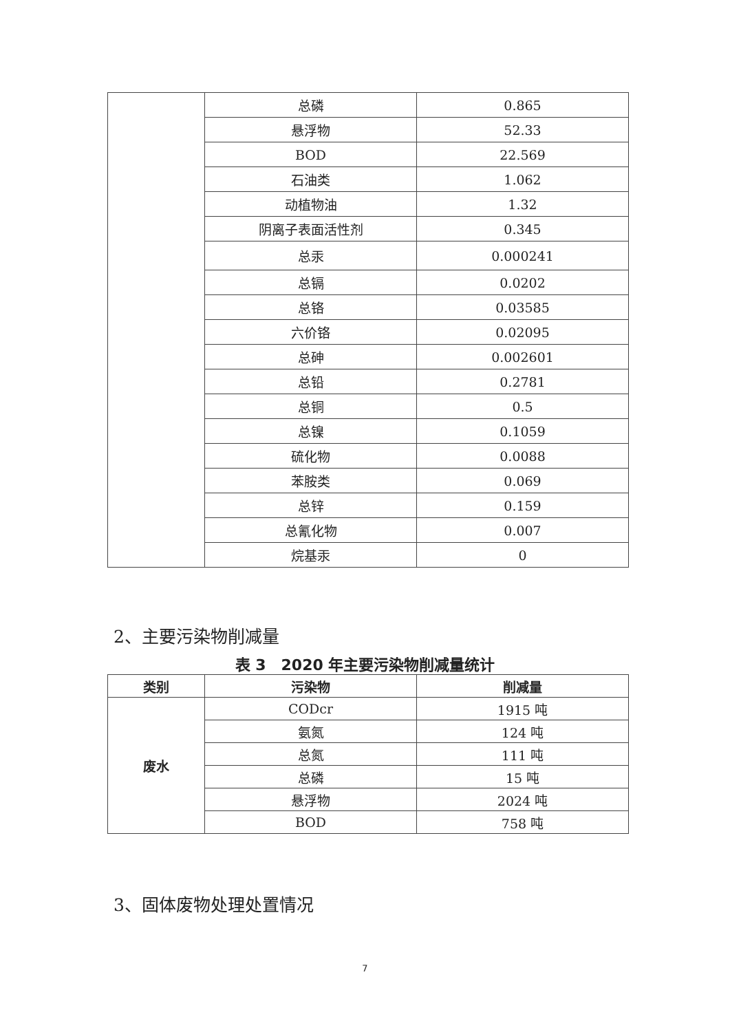| | 总磷 | 0.865 |
| | 悬浮物 | 52.33 |
| | BOD | 22.569 |
| | 石油类 | 1.062 |
| | 动植物油 | 1.32 |
| | 阴离子表面活性剂 | 0.345 |
| | 总汞 | 0.000241 |
| | 总镉 | 0.0202 |
| | 总铬 | 0.03585 |
| | 六价铬 | 0.02095 |
| | 总砷 | 0.002601 |
| | 总铅 | 0.2781 |
| | 总铜 | 0.5 |
| | 总镍 | 0.1059 |
| | 硫化物 | 0.0088 |
| | 苯胺类 | 0.069 |
| | 总锌 | 0.159 |
| | 总氰化物 | 0.007 |
| | 烷基汞 | 0 |
2、主要污染物削减量
表 3　2020 年主要污染物削减量统计
| 类别 | 污染物 | 削减量 |
| --- | --- | --- |
| 废水 | CODcr | 1915 吨 |
| | 氨氮 | 124 吨 |
| | 总氮 | 111 吨 |
| | 总磷 | 15 吨 |
| | 悬浮物 | 2024 吨 |
| | BOD | 758 吨 |
3、固体废物处理处置情况
7